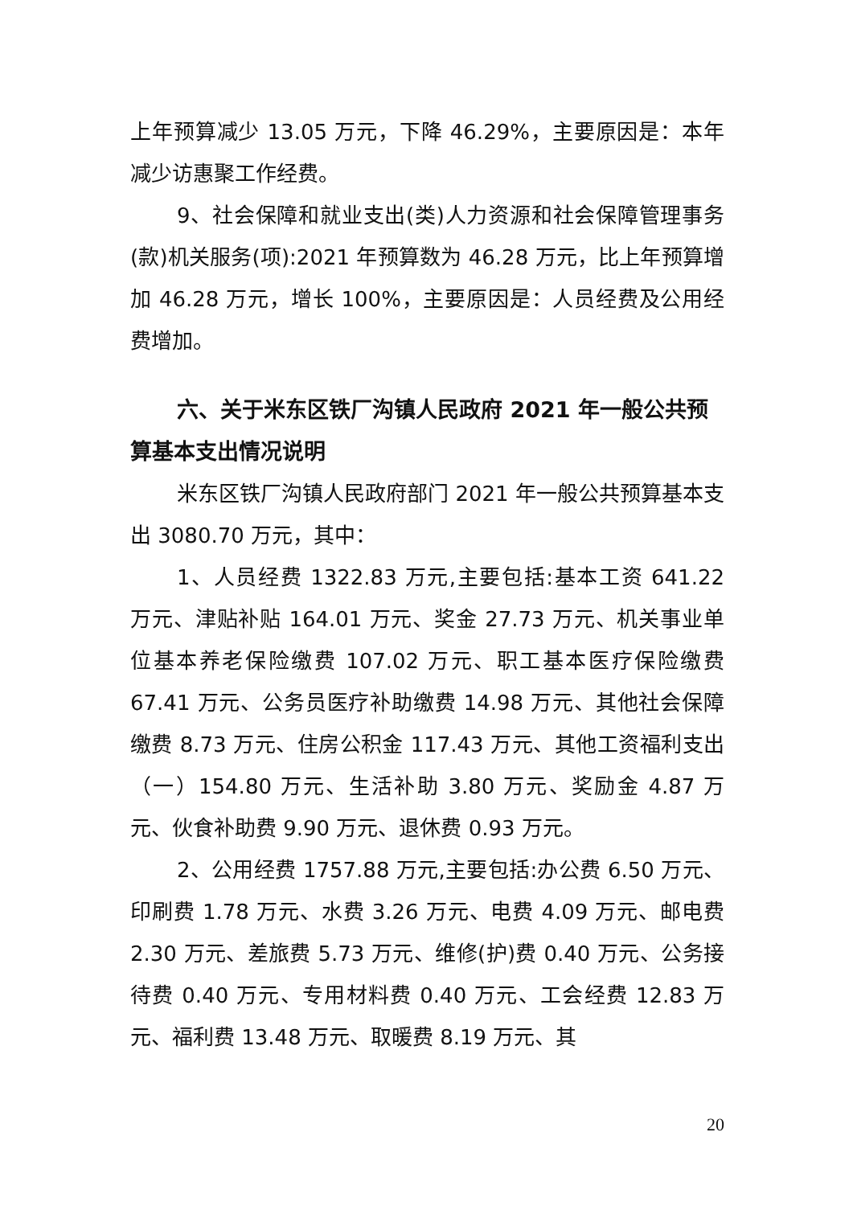上年预算减少 13.05 万元，下降 46.29%，主要原因是：本年减少访惠聚工作经费。
9、社会保障和就业支出(类)人力资源和社会保障管理事务(款)机关服务(项):2021 年预算数为 46.28 万元，比上年预算增加 46.28 万元，增长 100%，主要原因是：人员经费及公用经费增加。
六、关于米东区铁厂沟镇人民政府 2021 年一般公共预算基本支出情况说明
米东区铁厂沟镇人民政府部门 2021 年一般公共预算基本支出 3080.70 万元，其中：
1、人员经费 1322.83 万元,主要包括:基本工资 641.22 万元、津贴补贴 164.01 万元、奖金 27.73 万元、机关事业单位基本养老保险缴费 107.02 万元、职工基本医疗保险缴费 67.41 万元、公务员医疗补助缴费 14.98 万元、其他社会保障缴费 8.73 万元、住房公积金 117.43 万元、其他工资福利支出（一）154.80 万元、生活补助 3.80 万元、奖励金 4.87 万元、伙食补助费 9.90 万元、退休费 0.93 万元。
2、公用经费 1757.88 万元,主要包括:办公费 6.50 万元、印刷费 1.78 万元、水费 3.26 万元、电费 4.09 万元、邮电费 2.30 万元、差旅费 5.73 万元、维修(护)费 0.40 万元、公务接待费 0.40 万元、专用材料费 0.40 万元、工会经费 12.83 万元、福利费 13.48 万元、取暖费 8.19 万元、其
20